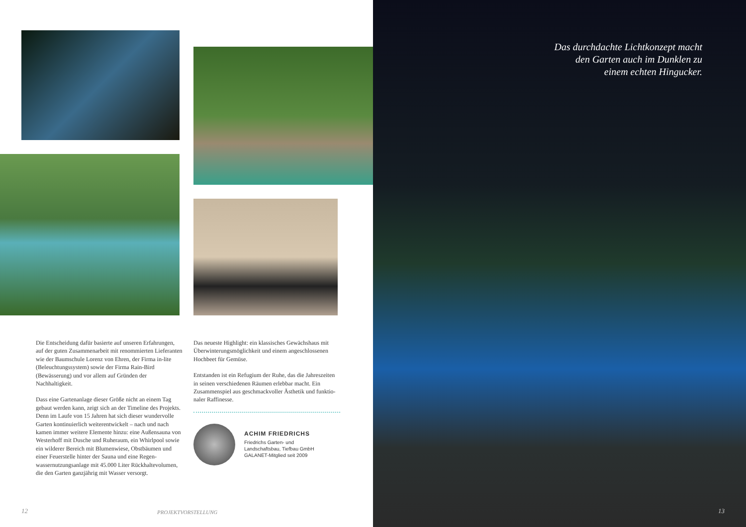Die Entscheidung dafür basierte auf unseren Erfahrungen, auf der guten Zusammenarbeit mit renommierten Liefe­ranten wie der Baumschule Lorenz von Ehren, der Firma in-lite (Beleuchtungssystem) sowie der Firma Rain-Bird (Bewässerung) und vor allem auf Gründen der Nachhaltigkeit.
Dass eine Gartenanlage dieser Größe nicht an einem Tag gebaut werden kann, zeigt sich an der Timeline des Projekts. Denn im Laufe von 15 Jahren hat sich dieser wundervolle Garten kontinuierlich weiterentwickelt – nach und nach kamen immer weitere Elemente hinzu: eine Außensauna von Westerhoff mit Dusche und Ruheraum, ein Whirlpool sowie ein wilderer Bereich mit Blumenwiese, Obstbäumen und einer Feuerstelle hinter der Sauna und eine Regen­wassernutzungsanlage mit 45.000 Liter Rückhaltevolumen, die den Garten ganzjährig mit Wasser versorgt.
Das neueste Highlight: ein klassisches Gewächshaus mit Überwinterungsmöglichkeit und einem angeschlossenen Hochbeet für Gemüse.
Entstanden ist ein Refugium der Ruhe, das die Jahreszeiten in seinen verschiedenen Räumen erlebbar macht. Ein Zusammenspiel aus geschmackvoller Ästhetik und funktio­naler Raffinesse.
ACHIM FRIEDRICHS
Friedrichs Garten- und
Landschaftsbau, Tiefbau GmbH
GALANET-Mitglied seit 2009
12 PROJEKTVORSTELLUNG
Das durchdachte Licht­konzept macht den Garten auch im Dunklen zu einem echten Hingucker.
13